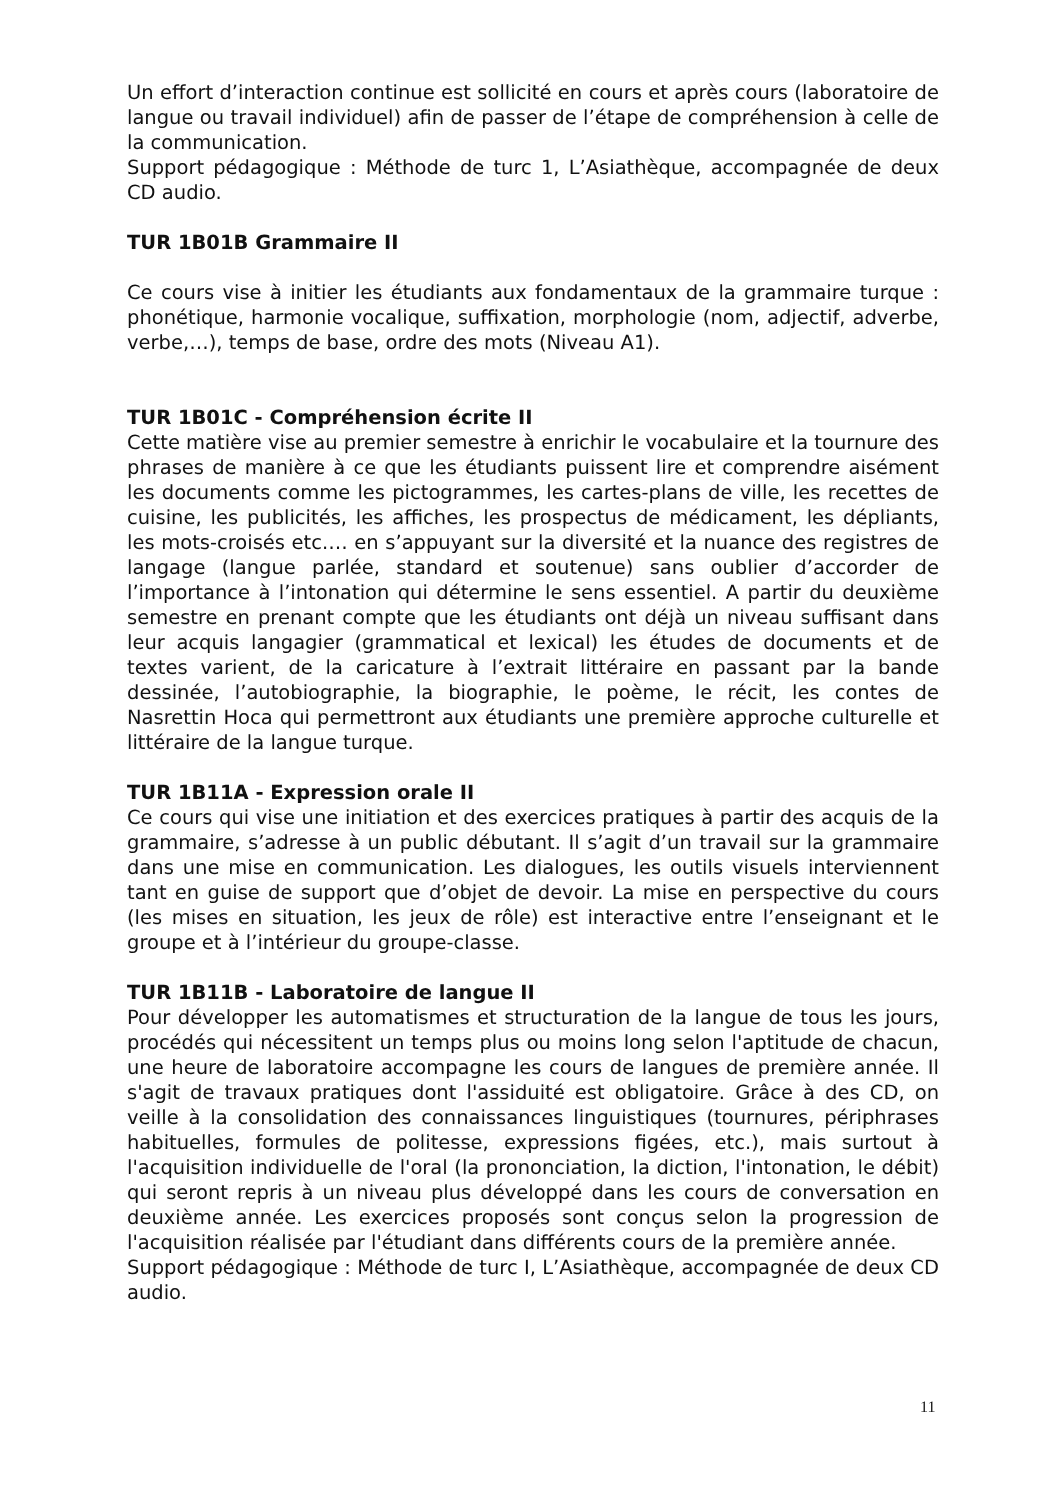Un effort d’interaction continue est sollicité en cours et après cours (laboratoire de langue ou travail individuel) afin de passer de l’étape de compréhension à celle de la communication.
Support pédagogique : Méthode de turc 1, L’Asiathèque, accompagnée de deux CD audio.
TUR 1B01B Grammaire II
Ce cours vise à initier les étudiants aux fondamentaux de la grammaire turque : phonétique, harmonie vocalique, suffixation, morphologie (nom, adjectif, adverbe, verbe,…), temps de base, ordre des mots (Niveau A1).
TUR 1B01C - Compréhension écrite II
Cette matière vise au premier semestre à enrichir le vocabulaire et la tournure des phrases de manière à ce que les étudiants puissent lire et comprendre aisément les documents comme les pictogrammes, les cartes-plans de ville, les recettes de cuisine, les publicités, les affiches, les prospectus de médicament, les dépliants, les mots-croisés etc.… en s’appuyant sur la diversité et la nuance des registres de langage (langue parlée, standard et soutenue) sans oublier d’accorder de l’importance à l’intonation qui détermine le sens essentiel. A partir du deuxième semestre en prenant compte que les étudiants ont déjà un niveau suffisant dans leur acquis langagier (grammatical et lexical) les études de documents et de textes varient, de la caricature à l’extrait littéraire en passant par la bande dessinée, l’autobiographie, la biographie, le poème, le récit, les contes de Nasrettin Hoca qui permettront aux étudiants une première approche culturelle et littéraire de la langue turque.
TUR 1B11A - Expression orale II
Ce cours qui vise une initiation et des exercices pratiques à partir des acquis de la grammaire, s’adresse à un public débutant. Il s’agit d’un travail sur la grammaire dans une mise en communication. Les dialogues, les outils visuels interviennent tant en guise de support que d’objet de devoir. La mise en perspective du cours (les mises en situation, les jeux de rôle) est interactive entre l’enseignant et le groupe et à l’intérieur du groupe-classe.
TUR 1B11B - Laboratoire de langue II
Pour développer les automatismes et structuration de la langue de tous les jours, procédés qui nécessitent un temps plus ou moins long selon l'aptitude de chacun, une heure de laboratoire accompagne les cours de langues de première année. Il s'agit de travaux pratiques dont l'assiduité est obligatoire. Grâce à des CD, on veille à la consolidation des connaissances linguistiques (tournures, périphrases habituelles, formules de politesse, expressions figées, etc.), mais surtout à l'acquisition individuelle de l'oral (la prononciation, la diction, l'intonation, le débit) qui seront repris à un niveau plus développé dans les cours de conversation en deuxième année. Les exercices proposés sont conçus selon la progression de l'acquisition réalisée par l'étudiant dans différents cours de la première année.
Support pédagogique : Méthode de turc I, L’Asiathèque, accompagnée de deux CD audio.
11